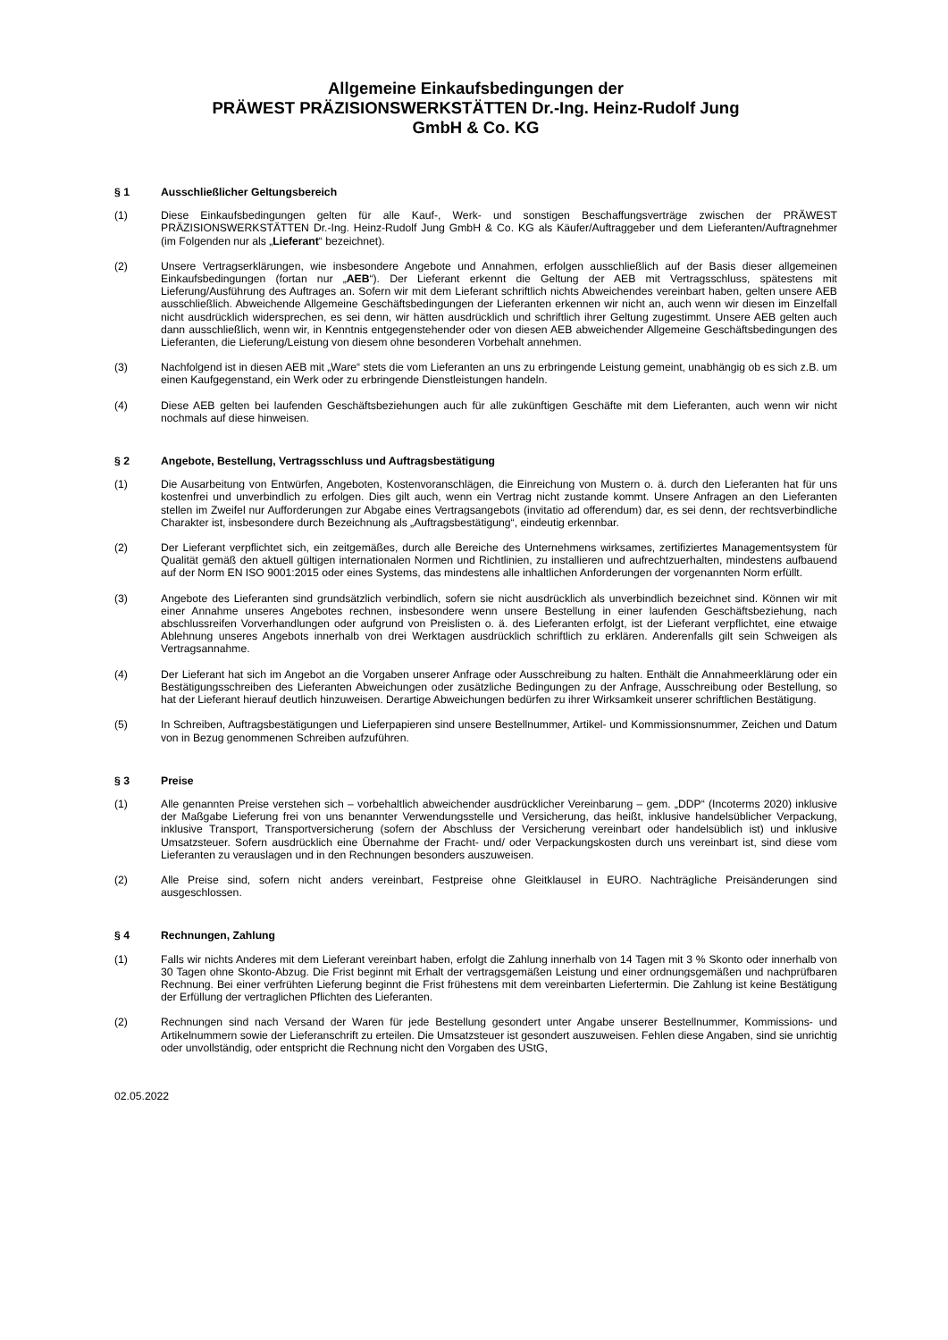Allgemeine Einkaufsbedingungen der
PRÄWEST PRÄZISIONSWERKSTÄTTEN Dr.-Ing. Heinz-Rudolf Jung
GmbH & Co. KG
§ 1 Ausschließlicher Geltungsbereich
(1) Diese Einkaufsbedingungen gelten für alle Kauf-, Werk- und sonstigen Beschaffungsverträge zwischen der PRÄWEST PRÄZISIONSWERKSTÄTTEN Dr.-Ing. Heinz-Rudolf Jung GmbH & Co. KG als Käufer/Auftraggeber und dem Lieferanten/Auftragnehmer (im Folgenden nur als „Lieferant“ bezeichnet).
(2) Unsere Vertragserklärungen, wie insbesondere Angebote und Annahmen, erfolgen ausschließlich auf der Basis dieser allgemeinen Einkaufsbedingungen (fortan nur „AEB“). Der Lieferant erkennt die Geltung der AEB mit Vertragsschluss, spätestens mit Lieferung/Ausführung des Auftrages an. Sofern wir mit dem Lieferant schriftlich nichts Abweichendes vereinbart haben, gelten unsere AEB ausschließlich. Abweichende Allgemeine Geschäftsbedingungen der Lieferanten erkennen wir nicht an, auch wenn wir diesen im Einzelfall nicht ausdrücklich widersprechen, es sei denn, wir hätten ausdrücklich und schriftlich ihrer Geltung zugestimmt. Unsere AEB gelten auch dann ausschließlich, wenn wir, in Kenntnis entgegenstehender oder von diesen AEB abweichender Allgemeine Geschäftsbedingungen des Lieferanten, die Lieferung/Leistung von diesem ohne besonderen Vorbehalt annehmen.
(3) Nachfolgend ist in diesen AEB mit „Ware“ stets die vom Lieferanten an uns zu erbringende Leistung gemeint, unabhängig ob es sich z.B. um einen Kaufgegenstand, ein Werk oder zu erbringende Dienstleistungen handeln.
(4) Diese AEB gelten bei laufenden Geschäftsbeziehungen auch für alle zukünftigen Geschäfte mit dem Lieferanten, auch wenn wir nicht nochmals auf diese hinweisen.
§ 2 Angebote, Bestellung, Vertragsschluss und Auftragsbestätigung
(1) Die Ausarbeitung von Entwürfen, Angeboten, Kostenvoranschlägen, die Einreichung von Mustern o. ä. durch den Lieferanten hat für uns kostenfrei und unverbindlich zu erfolgen. Dies gilt auch, wenn ein Vertrag nicht zustande kommt. Unsere Anfragen an den Lieferanten stellen im Zweifel nur Aufforderungen zur Abgabe eines Vertragsangebots (invitatio ad offerendum) dar, es sei denn, der rechtsverbindliche Charakter ist, insbesondere durch Bezeichnung als „Auftragsbestätigung“, eindeutig erkennbar.
(2) Der Lieferant verpflichtet sich, ein zeitgemäßes, durch alle Bereiche des Unternehmens wirksames, zertifiziertes Managementsystem für Qualität gemäß den aktuell gültigen internationalen Normen und Richtlinien, zu installieren und aufrechtzuerhalten, mindestens aufbauend auf der Norm EN ISO 9001:2015 oder eines Systems, das mindestens alle inhaltlichen Anforderungen der vorgenannten Norm erfüllt.
(3) Angebote des Lieferanten sind grundsätzlich verbindlich, sofern sie nicht ausdrücklich als unverbindlich bezeichnet sind. Können wir mit einer Annahme unseres Angebotes rechnen, insbesondere wenn unsere Bestellung in einer laufenden Geschäftsbeziehung, nach abschlussreifen Vorverhandlungen oder aufgrund von Preislisten o. ä. des Lieferanten erfolgt, ist der Lieferant verpflichtet, eine etwaige Ablehnung unseres Angebots innerhalb von drei Werktagen ausdrücklich schriftlich zu erklären. Anderenfalls gilt sein Schweigen als Vertragsannahme.
(4) Der Lieferant hat sich im Angebot an die Vorgaben unserer Anfrage oder Ausschreibung zu halten. Enthält die Annahmeerklärung oder ein Bestätigungsschreiben des Lieferanten Abweichungen oder zusätzliche Bedingungen zu der Anfrage, Ausschreibung oder Bestellung, so hat der Lieferant hierauf deutlich hinzuweisen. Derartige Abweichungen bedürfen zu ihrer Wirksamkeit unserer schriftlichen Bestätigung.
(5) In Schreiben, Auftragsbestätigungen und Lieferpapieren sind unsere Bestellnummer, Artikel- und Kommissionsnummer, Zeichen und Datum von in Bezug genommenen Schreiben aufzuführen.
§ 3 Preise
(1) Alle genannten Preise verstehen sich – vorbehaltlich abweichender ausdrücklicher Vereinbarung – gem. „DDP“ (Incoterms 2020) inklusive der Maßgabe Lieferung frei von uns benannter Verwendungsstelle und Versicherung, das heißt, inklusive handelsüblicher Verpackung, inklusive Transport, Transportversicherung (sofern der Abschluss der Versicherung vereinbart oder handelsüblich ist) und inklusive Umsatzsteuer. Sofern ausdrücklich eine Übernahme der Fracht- und/ oder Verpackungskosten durch uns vereinbart ist, sind diese vom Lieferanten zu verauslagen und in den Rechnungen besonders auszuweisen.
(2) Alle Preise sind, sofern nicht anders vereinbart, Festpreise ohne Gleitklausel in EURO. Nachträgliche Preisänderungen sind ausgeschlossen.
§ 4 Rechnungen, Zahlung
(1) Falls wir nichts Anderes mit dem Lieferant vereinbart haben, erfolgt die Zahlung innerhalb von 14 Tagen mit 3 % Skonto oder innerhalb von 30 Tagen ohne Skonto-Abzug. Die Frist beginnt mit Erhalt der vertragsgemäßen Leistung und einer ordnungsgemäßen und nachprüfbaren Rechnung. Bei einer verfrühten Lieferung beginnt die Frist frühestens mit dem vereinbarten Liefertermin. Die Zahlung ist keine Bestätigung der Erfüllung der vertraglichen Pflichten des Lieferanten.
(2) Rechnungen sind nach Versand der Waren für jede Bestellung gesondert unter Angabe unserer Bestellnummer, Kommissions- und Artikelnummern sowie der Lieferanschrift zu erteilen. Die Umsatzsteuer ist gesondert auszuweisen. Fehlen diese Angaben, sind sie unrichtig oder unvollständig, oder entspricht die Rechnung nicht den Vorgaben des UStG,
02.05.2022